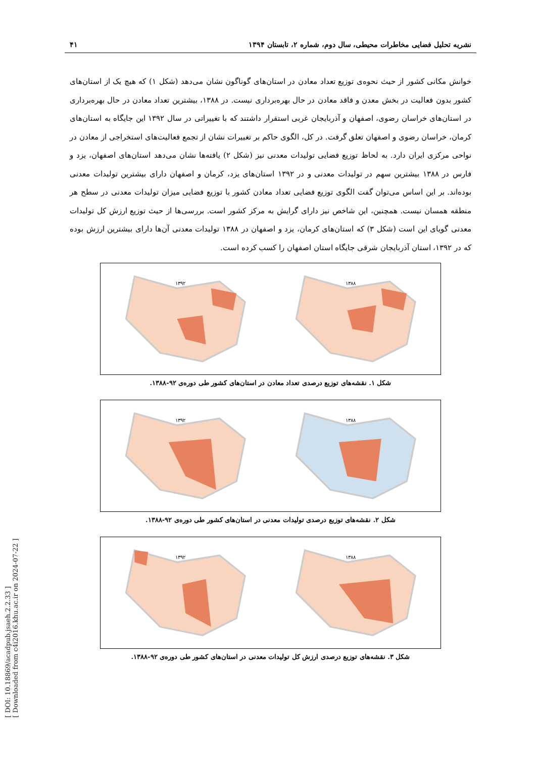[ DOI: 10.18869/acadpub.jsaeh.2.2.33 ]
[ Downloaded from c4i2016.khu.ac.ir on 2024-07-22 ]
نشریه تحلیل فضایی مخاطرات محیطی، سال دوم، شماره ۲، تابستان ۱۳۹۴ ۴۱
خوانش مکانی کشور از حیث نحوه‌ی توزیع تعداد معادن در استان‌های گوناگون نشان می‌دهد (شکل ۱) که هیچ یک از استان‌های کشور بدون فعالیت در بخش معدن و فاقد معادن در حال بهره‌برداری نیست. در ۱۳۸۸، بیشترین تعداد معادن در حال بهره‌برداری در استان‌های خراسان رضوی، اصفهان و آذربایجان غربی استقرار داشتند که با تغییراتی در سال ۱۳۹۲ این جایگاه به استان‌های کرمان، خراسان رضوی و اصفهان تعلق گرفت. در کل، الگوی حاکم بر تغییرات نشان از تجمع فعالیت‌های استخراجی از معادن در نواحی مرکزی ایران دارد. به لحاظ توزیع فضایی تولیدات معدنی نیز (شکل ۲) یافته‌ها نشان می‌دهد استان‌های اصفهان، یزد و فارس در ۱۳۸۸ بیشترین سهم در تولیدات معدنی و در ۱۳۹۲ استان‌های یزد، کرمان و اصفهان دارای بیشترین تولیدات معدنی بوده‌اند. بر این اساس می‌توان گفت الگوی توزیع فضایی تعداد معادن کشور با توزیع فضایی میزان تولیدات معدنی در سطح هر منطقه همسان نیست. همچنین، این شاخص نیز دارای گرایش به مرکز کشور است. بررسی‌ها از حیث توزیع ارزش کل تولیدات معدنی گویای این است (شکل ۳) که استان‌های کرمان، یزد و اصفهان در ۱۳۸۸ تولیدات معدنی آن‌ها دارای بیشترین ارزش بوده که در ۱۳۹۲، استان آذربایجان شرقی جایگاه استان اصفهان را کسب کرده است.
۱۳۸۸
۱۳۹۲
شکل ۱. نقشه‌های توزیع درصدی تعداد معادن در استان‌های کشور طی دوره‌ی ۹۲-۱۳۸۸.
۱۳۸۸
۱۳۹۲
شکل ۲. نقشه‌های توزیع درصدی تولیدات معدنی در استان‌های کشور طی دوره‌ی ۹۲-۱۳۸۸.
۱۳۸۸
۱۳۹۲
شکل ۳. نقشه‌های توزیع درصدی ارزش کل تولیدات معدنی در استان‌های کشور طی دوره‌ی ۹۲-۱۳۸۸.